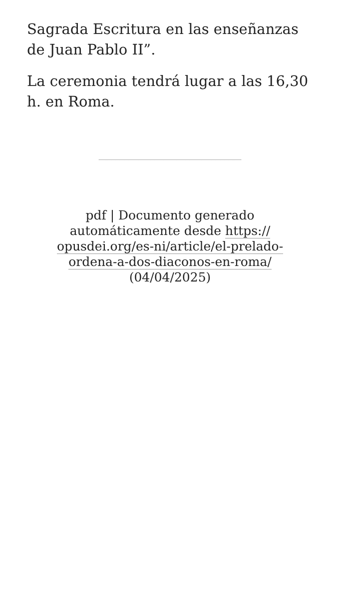Sagrada Escritura en las enseñanzas de Juan Pablo II”.
La ceremonia tendrá lugar a las 16,30 h. en Roma.
pdf | Documento generado automáticamente desde https:// opusdei.org/es-ni/article/el-prelado-ordena-a-dos-diaconos-en-roma/ (04/04/2025)